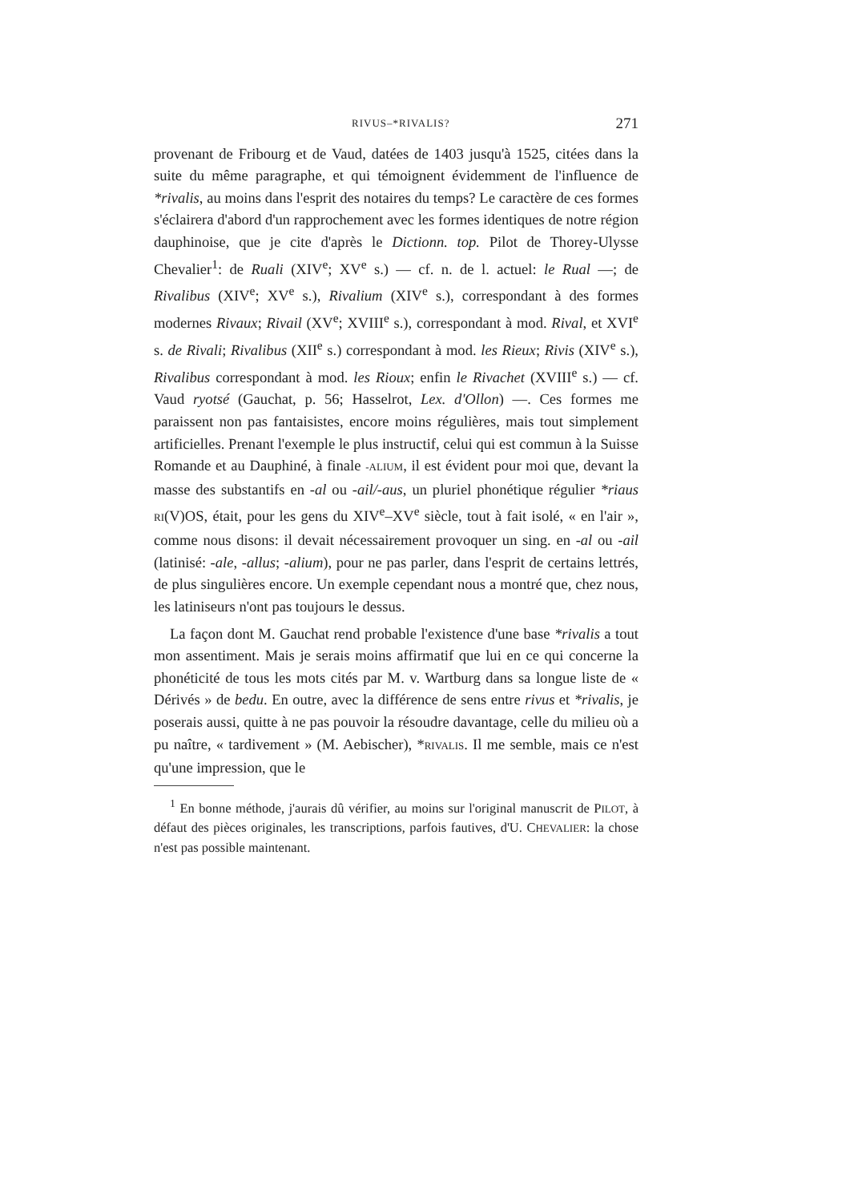RIVUS–*RIVALIS? 271
provenant de Fribourg et de Vaud, datées de 1403 jusqu'à 1525, citées dans la suite du même paragraphe, et qui témoignent évidemment de l'influence de *rivalis, au moins dans l'esprit des notaires du temps? Le caractère de ces formes s'éclairera d'abord d'un rapprochement avec les formes identiques de notre région dauphinoise, que je cite d'après le Dictionn. top. Pilot de Thorey-Ulysse Chevalier<sup>1</sup>: de Ruali (XIV<sup>e</sup>; XV<sup>e</sup> s.) — cf. n. de l. actuel: le Rual —; de Rivalibus (XIV<sup>e</sup>; XV<sup>e</sup> s.), Rivalium (XIV<sup>e</sup> s.), correspondant à des formes modernes Rivaux; Rivail (XV<sup>e</sup>; XVIII<sup>e</sup> s.), correspondant à mod. Rival, et XVI<sup>e</sup> s. de Rivali; Rivalibus (XII<sup>e</sup> s.) correspondant à mod. les Rieux; Rivis (XIV<sup>e</sup> s.), Rivalibus correspondant à mod. les Rioux; enfin le Rivachet (XVIII<sup>e</sup> s.) — cf. Vaud ryotsé (Gauchat, p. 56; Hasselrot, Lex. d'Ollon) —. Ces formes me paraissent non pas fantaisistes, encore moins régulières, mais tout simplement artificielles. Prenant l'exemple le plus instructif, celui qui est commun à la Suisse Romande et au Dauphiné, à finale -ALIUM, il est évident pour moi que, devant la masse des substantifs en -al ou -ail/-aus, un pluriel phonétique régulier *riaus RI(V)OS, était, pour les gens du XIV<sup>e</sup>–XV<sup>e</sup> siècle, tout à fait isolé, « en l'air », comme nous disons: il devait nécessairement provoquer un sing. en -al ou -ail (latinisé: -ale, -allus; -alium), pour ne pas parler, dans l'esprit de certains lettrés, de plus singulières encore. Un exemple cependant nous a montré que, chez nous, les latiniseurs n'ont pas toujours le dessus.
La façon dont M. Gauchat rend probable l'existence d'une base *rivalis a tout mon assentiment. Mais je serais moins affirmatif que lui en ce qui concerne la phonéticité de tous les mots cités par M. v. Wartburg dans sa longue liste de « Dérivés » de bedu. En outre, avec la différence de sens entre rivus et *rivalis, je poserais aussi, quitte à ne pas pouvoir la résoudre davantage, celle du milieu où a pu naître, « tardivement » (M. Aebischer), *RIVALIS. Il me semble, mais ce n'est qu'une impression, que le
<sup>1</sup> En bonne méthode, j'aurais dû vérifier, au moins sur l'original manuscrit de PILOT, à défaut des pièces originales, les transcriptions, parfois fautives, d'U. CHEVALIER: la chose n'est pas possible maintenant.